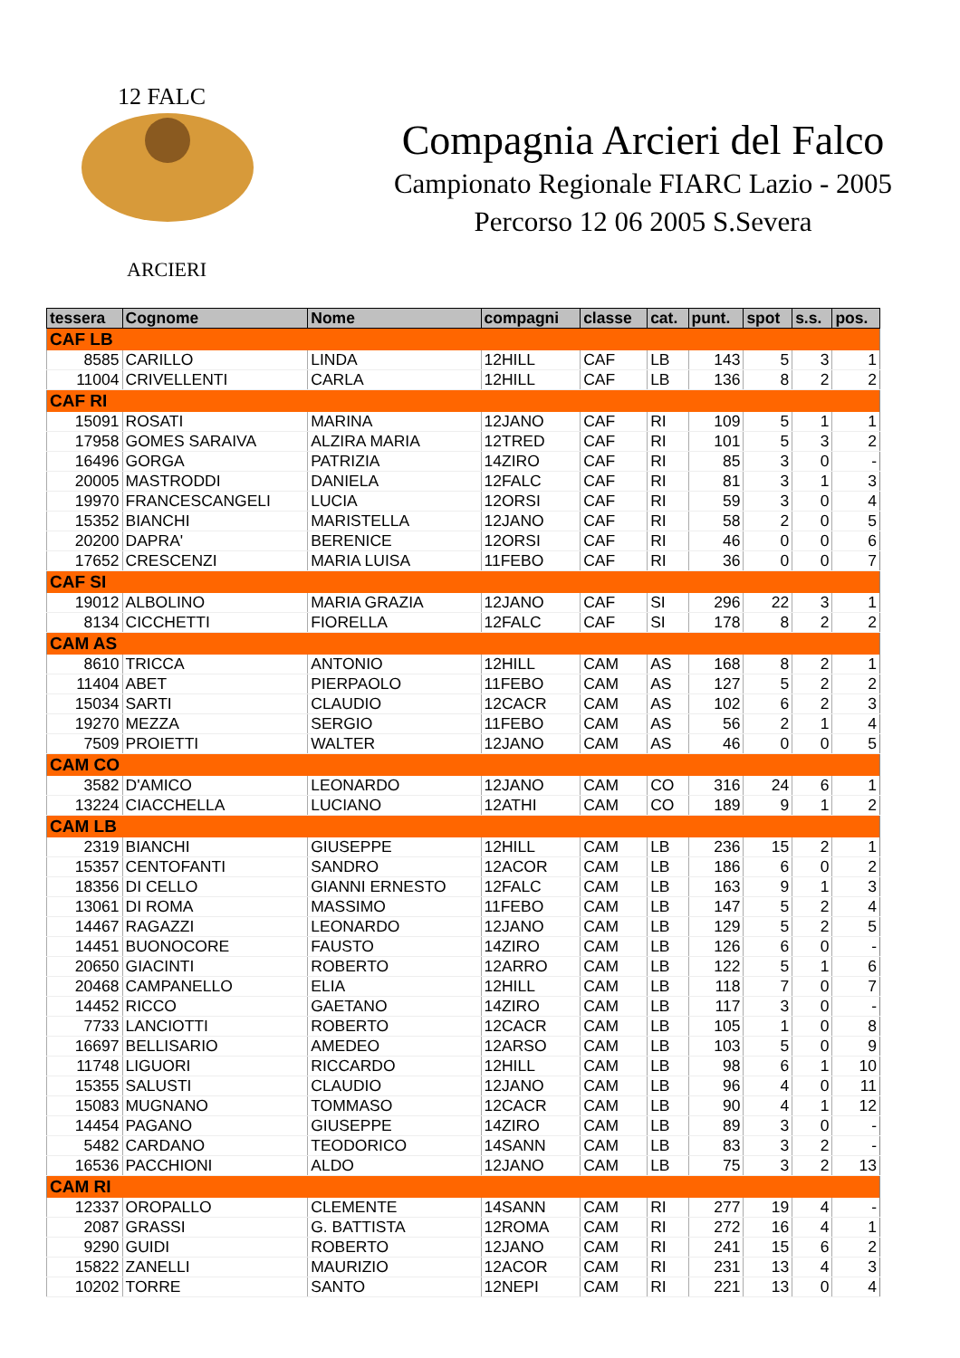12 FALC
ARCIERI
Compagnia Arcieri del Falco
Campionato Regionale FIARC Lazio - 2005
Percorso 12 06 2005 S.Severa
| tessera | Cognome | Nome | compagni | classe | cat. | punt. | spot | s.s. | pos. |
| --- | --- | --- | --- | --- | --- | --- | --- | --- | --- |
| CAF LB | | | | | | | | | |
| 8585 | CARILLO | LINDA | 12HILL | CAF | LB | 143 | 5 | 3 | 1 |
| 11004 | CRIVELLENTI | CARLA | 12HILL | CAF | LB | 136 | 8 | 2 | 2 |
| CAF RI | | | | | | | | | |
| 15091 | ROSATI | MARINA | 12JANO | CAF | RI | 109 | 5 | 1 | 1 |
| 17958 | GOMES SARAIVA | ALZIRA MARIA | 12TRED | CAF | RI | 101 | 5 | 3 | 2 |
| 16496 | GORGA | PATRIZIA | 14ZIRO | CAF | RI | 85 | 3 | 0 | - |
| 20005 | MASTRODDI | DANIELA | 12FALC | CAF | RI | 81 | 3 | 1 | 3 |
| 19970 | FRANCESCANGELI | LUCIA | 12ORSI | CAF | RI | 59 | 3 | 0 | 4 |
| 15352 | BIANCHI | MARISTELLA | 12JANO | CAF | RI | 58 | 2 | 0 | 5 |
| 20200 | DAPRA' | BERENICE | 12ORSI | CAF | RI | 46 | 0 | 0 | 6 |
| 17652 | CRESCENZI | MARIA LUISA | 11FEBO | CAF | RI | 36 | 0 | 0 | 7 |
| CAF SI | | | | | | | | | |
| 19012 | ALBOLINO | MARIA GRAZIA | 12JANO | CAF | SI | 296 | 22 | 3 | 1 |
| 8134 | CICCHETTI | FIORELLA | 12FALC | CAF | SI | 178 | 8 | 2 | 2 |
| CAM AS | | | | | | | | | |
| 8610 | TRICCA | ANTONIO | 12HILL | CAM | AS | 168 | 8 | 2 | 1 |
| 11404 | ABET | PIERPAOLO | 11FEBO | CAM | AS | 127 | 5 | 2 | 2 |
| 15034 | SARTI | CLAUDIO | 12CACR | CAM | AS | 102 | 6 | 2 | 3 |
| 19270 | MEZZA | SERGIO | 11FEBO | CAM | AS | 56 | 2 | 1 | 4 |
| 7509 | PROIETTI | WALTER | 12JANO | CAM | AS | 46 | 0 | 0 | 5 |
| CAM CO | | | | | | | | | |
| 3582 | D'AMICO | LEONARDO | 12JANO | CAM | CO | 316 | 24 | 6 | 1 |
| 13224 | CIACCHELLA | LUCIANO | 12ATHI | CAM | CO | 189 | 9 | 1 | 2 |
| CAM LB | | | | | | | | | |
| 2319 | BIANCHI | GIUSEPPE | 12HILL | CAM | LB | 236 | 15 | 2 | 1 |
| 15357 | CENTOFANTI | SANDRO | 12ACOR | CAM | LB | 186 | 6 | 0 | 2 |
| 18356 | DI CELLO | GIANNI ERNESTO | 12FALC | CAM | LB | 163 | 9 | 1 | 3 |
| 13061 | DI ROMA | MASSIMO | 11FEBO | CAM | LB | 147 | 5 | 2 | 4 |
| 14467 | RAGAZZI | LEONARDO | 12JANO | CAM | LB | 129 | 5 | 2 | 5 |
| 14451 | BUONOCORE | FAUSTO | 14ZIRO | CAM | LB | 126 | 6 | 0 | - |
| 20650 | GIACINTI | ROBERTO | 12ARRO | CAM | LB | 122 | 5 | 1 | 6 |
| 20468 | CAMPANELLO | ELIA | 12HILL | CAM | LB | 118 | 7 | 0 | 7 |
| 14452 | RICCO | GAETANO | 14ZIRO | CAM | LB | 117 | 3 | 0 | - |
| 7733 | LANCIOTTI | ROBERTO | 12CACR | CAM | LB | 105 | 1 | 0 | 8 |
| 16697 | BELLISARIO | AMEDEO | 12ARSO | CAM | LB | 103 | 5 | 0 | 9 |
| 11748 | LIGUORI | RICCARDO | 12HILL | CAM | LB | 98 | 6 | 1 | 10 |
| 15355 | SALUSTI | CLAUDIO | 12JANO | CAM | LB | 96 | 4 | 0 | 11 |
| 15083 | MUGNANO | TOMMASO | 12CACR | CAM | LB | 90 | 4 | 1 | 12 |
| 14454 | PAGANO | GIUSEPPE | 14ZIRO | CAM | LB | 89 | 3 | 0 | - |
| 5482 | CARDANO | TEODORICO | 14SANN | CAM | LB | 83 | 3 | 2 | - |
| 16536 | PACCHIONI | ALDO | 12JANO | CAM | LB | 75 | 3 | 2 | 13 |
| CAM RI | | | | | | | | | |
| 12337 | OROPALLO | CLEMENTE | 14SANN | CAM | RI | 277 | 19 | 4 | - |
| 2087 | GRASSI | G. BATTISTA | 12ROMA | CAM | RI | 272 | 16 | 4 | 1 |
| 9290 | GUIDI | ROBERTO | 12JANO | CAM | RI | 241 | 15 | 6 | 2 |
| 15822 | ZANELLI | MAURIZIO | 12ACOR | CAM | RI | 231 | 13 | 4 | 3 |
| 10202 | TORRE | SANTO | 12NEPI | CAM | RI | 221 | 13 | 0 | 4 |